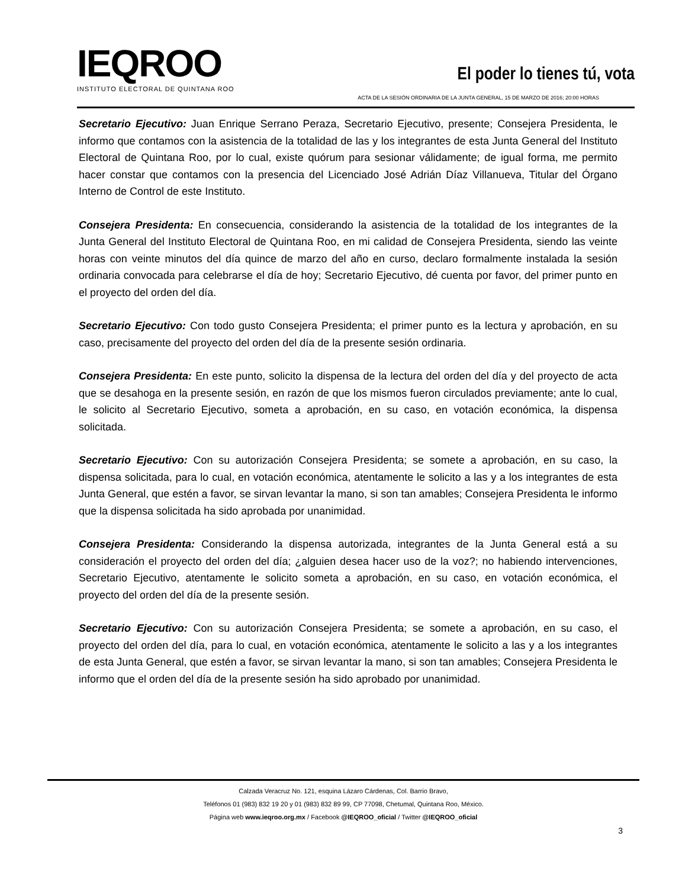IEQROO
INSTITUTO ELECTORAL DE QUINTANA ROO
El poder lo tienes tú, vota
ACTA DE LA SESIÓN ORDINARIA DE LA JUNTA GENERAL, 15 DE MARZO DE 2016; 20:00 HORAS
Secretario Ejecutivo: Juan Enrique Serrano Peraza, Secretario Ejecutivo, presente; Consejera Presidenta, le informo que contamos con la asistencia de la totalidad de las y los integrantes de esta Junta General del Instituto Electoral de Quintana Roo, por lo cual, existe quórum para sesionar válidamente; de igual forma, me permito hacer constar que contamos con la presencia del Licenciado José Adrián Díaz Villanueva, Titular del Órgano Interno de Control de este Instituto.
Consejera Presidenta: En consecuencia, considerando la asistencia de la totalidad de los integrantes de la Junta General del Instituto Electoral de Quintana Roo, en mi calidad de Consejera Presidenta, siendo las veinte horas con veinte minutos del día quince de marzo del año en curso, declaro formalmente instalada la sesión ordinaria convocada para celebrarse el día de hoy; Secretario Ejecutivo, dé cuenta por favor, del primer punto en el proyecto del orden del día.
Secretario Ejecutivo: Con todo gusto Consejera Presidenta; el primer punto es la lectura y aprobación, en su caso, precisamente del proyecto del orden del día de la presente sesión ordinaria.
Consejera Presidenta: En este punto, solicito la dispensa de la lectura del orden del día y del proyecto de acta que se desahoga en la presente sesión, en razón de que los mismos fueron circulados previamente; ante lo cual, le solicito al Secretario Ejecutivo, someta a aprobación, en su caso, en votación económica, la dispensa solicitada.
Secretario Ejecutivo: Con su autorización Consejera Presidenta; se somete a aprobación, en su caso, la dispensa solicitada, para lo cual, en votación económica, atentamente le solicito a las y a los integrantes de esta Junta General, que estén a favor, se sirvan levantar la mano, si son tan amables; Consejera Presidenta le informo que la dispensa solicitada ha sido aprobada por unanimidad.
Consejera Presidenta: Considerando la dispensa autorizada, integrantes de la Junta General está a su consideración el proyecto del orden del día; ¿alguien desea hacer uso de la voz?; no habiendo intervenciones, Secretario Ejecutivo, atentamente le solicito someta a aprobación, en su caso, en votación económica, el proyecto del orden del día de la presente sesión.
Secretario Ejecutivo: Con su autorización Consejera Presidenta; se somete a aprobación, en su caso, el proyecto del orden del día, para lo cual, en votación económica, atentamente le solicito a las y a los integrantes de esta Junta General, que estén a favor, se sirvan levantar la mano, si son tan amables; Consejera Presidenta le informo que el orden del día de la presente sesión ha sido aprobado por unanimidad.
Calzada Veracruz No. 121, esquina Lázaro Cárdenas, Col. Barrio Bravo,
Teléfonos 01 (983) 832 19 20 y 01 (983) 832 89 99, CP 77098, Chetumal, Quintana Roo, México.
Página web www.ieqroo.org.mx / Facebook @IEQROO_oficial / Twitter @IEQROO_oficial
3